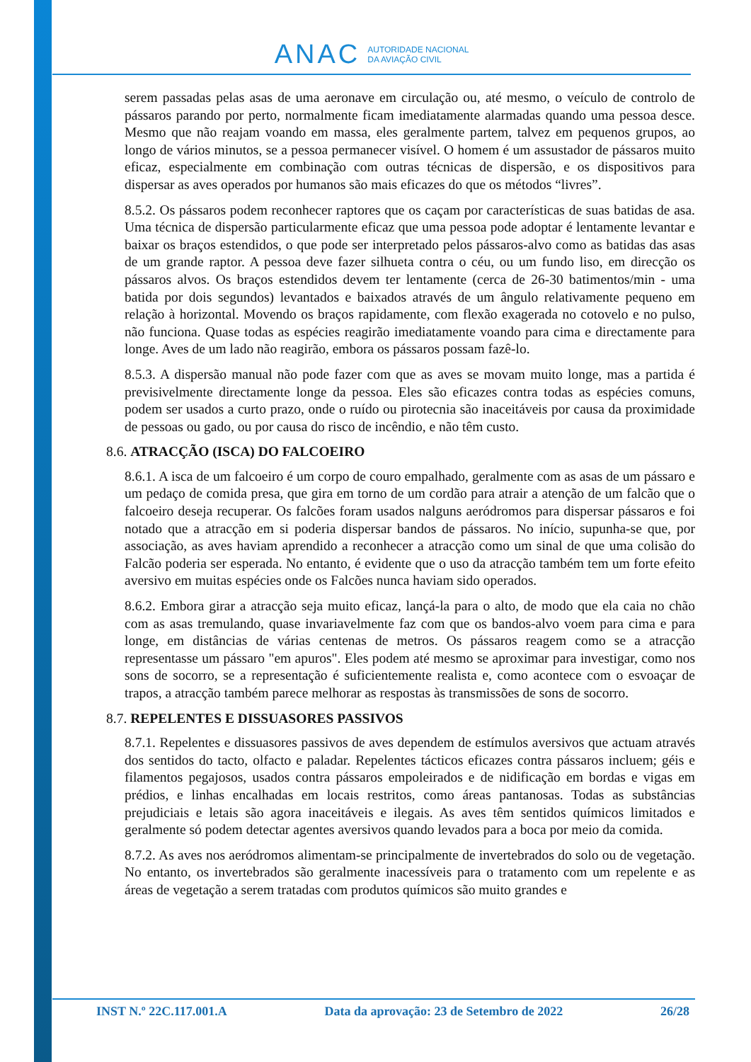ANAC AUTORIDADE NACIONAL
DA AVIAÇÃO CIVIL
serem passadas pelas asas de uma aeronave em circulação ou, até mesmo, o veículo de controlo de pássaros parando por perto, normalmente ficam imediatamente alarmadas quando uma pessoa desce. Mesmo que não reajam voando em massa, eles geralmente partem, talvez em pequenos grupos, ao longo de vários minutos, se a pessoa permanecer visível. O homem é um assustador de pássaros muito eficaz, especialmente em combinação com outras técnicas de dispersão, e os dispositivos para dispersar as aves operados por humanos são mais eficazes do que os métodos “livres”.
8.5.2. Os pássaros podem reconhecer raptores que os caçam por características de suas batidas de asa. Uma técnica de dispersão particularmente eficaz que uma pessoa pode adoptar é lentamente levantar e baixar os braços estendidos, o que pode ser interpretado pelos pássaros-alvo como as batidas das asas de um grande raptor. A pessoa deve fazer silhueta contra o céu, ou um fundo liso, em direcção os pássaros alvos. Os braços estendidos devem ter lentamente (cerca de 26-30 batimentos/min - uma batida por dois segundos) levantados e baixados através de um ângulo relativamente pequeno em relação à horizontal. Movendo os braços rapidamente, com flexão exagerada no cotovelo e no pulso, não funciona. Quase todas as espécies reagirão imediatamente voando para cima e directamente para longe. Aves de um lado não reagirão, embora os pássaros possam fazê-lo.
8.5.3. A dispersão manual não pode fazer com que as aves se movam muito longe, mas a partida é previsivelmente directamente longe da pessoa. Eles são eficazes contra todas as espécies comuns, podem ser usados a curto prazo, onde o ruído ou pirotecnia são inaceitáveis por causa da proximidade de pessoas ou gado, ou por causa do risco de incêndio, e não têm custo.
8.6. ATRACÇÃO (ISCA) DO FALCOEIRO
8.6.1. A isca de um falcoeiro é um corpo de couro empalhado, geralmente com as asas de um pássaro e um pedaço de comida presa, que gira em torno de um cordão para atrair a atenção de um falcão que o falcoeiro deseja recuperar. Os falcões foram usados nalguns aeródromos para dispersar pássaros e foi notado que a atracção em si poderia dispersar bandos de pássaros. No início, supunha-se que, por associação, as aves haviam aprendido a reconhecer a atracção como um sinal de que uma colisão do Falcão poderia ser esperada. No entanto, é evidente que o uso da atracção também tem um forte efeito aversivo em muitas espécies onde os Falcões nunca haviam sido operados.
8.6.2. Embora girar a atracção seja muito eficaz, lançá-la para o alto, de modo que ela caia no chão com as asas tremulando, quase invariavelmente faz com que os bandos-alvo voem para cima e para longe, em distâncias de várias centenas de metros. Os pássaros reagem como se a atracção representasse um pássaro "em apuros". Eles podem até mesmo se aproximar para investigar, como nos sons de socorro, se a representação é suficientemente realista e, como acontece com o esvoaçar de trapos, a atracção também parece melhorar as respostas às transmissões de sons de socorro.
8.7. REPELENTES E DISSUASORES PASSIVOS
8.7.1. Repelentes e dissuasores passivos de aves dependem de estímulos aversivos que actuam através dos sentidos do tacto, olfacto e paladar. Repelentes tácticos eficazes contra pássaros incluem; géis e filamentos pegajosos, usados contra pássaros empoleirados e de nidificação em bordas e vigas em prédios, e linhas encalhadas em locais restritos, como áreas pantanosas. Todas as substâncias prejudiciais e letais são agora inaceitáveis e ilegais. As aves têm sentidos químicos limitados e geralmente só podem detectar agentes aversivos quando levados para a boca por meio da comida.
8.7.2. As aves nos aeródromos alimentam-se principalmente de invertebrados do solo ou de vegetação. No entanto, os invertebrados são geralmente inacessíveis para o tratamento com um repelente e as áreas de vegetação a serem tratadas com produtos químicos são muito grandes e
INST N.º 22C.117.001.A Data da aprovação: 23 de Setembro de 2022 26/28